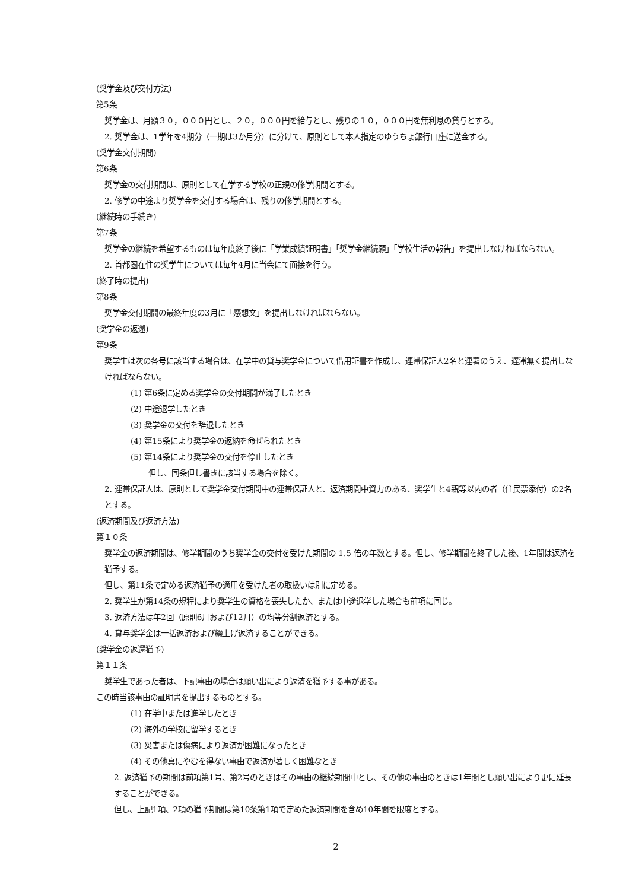(奨学金及び交付方法)
第5条
奨学金は、月額３０，０００円とし、２０，０００円を給与とし、残りの１０，０００円を無利息の貸与とする。
2. 奨学金は、1学年を4期分（一期は3か月分）に分けて、原則として本人指定のゆうちょ銀行口座に送金する。
(奨学金交付期間)
第6条
奨学金の交付期間は、原則として在学する学校の正規の修学期間とする。
2. 修学の中途より奨学金を交付する場合は、残りの修学期間とする。
(継続時の手続き)
第7条
奨学金の継続を希望するものは毎年度終了後に「学業成績証明書」「奨学金継続願」「学校生活の報告」を提出しなければならない。
2. 首都圏在住の奨学生については毎年4月に当会にて面接を行う。
(終了時の提出)
第8条
奨学金交付期間の最終年度の3月に「感想文」を提出しなければならない。
(奨学金の返還)
第9条
奨学生は次の各号に該当する場合は、在学中の貸与奨学金について借用証書を作成し、連帯保証人2名と連署のうえ、遅滞無く提出しなければならない。
(1) 第6条に定める奨学金の交付期間が満了したとき
(2) 中途退学したとき
(3) 奨学金の交付を辞退したとき
(4) 第15条により奨学金の返納を命ぜられたとき
(5) 第14条により奨学金の交付を停止したとき
但し、同条但し書きに該当する場合を除く。
2. 連帯保証人は、原則として奨学金交付期間中の連帯保証人と、返済期間中資力のある、奨学生と4親等以内の者（住民票添付）の2名とする。
(返済期間及び返済方法)
第１０条
奨学金の返済期間は、修学期間のうち奨学金の交付を受けた期間の 1.5 倍の年数とする。但し、修学期間を終了した後、1年間は返済を猶予する。
但し、第11条で定める返済猶予の適用を受けた者の取扱いは別に定める。
2. 奨学生が第14条の規程により奨学生の資格を喪失したか、または中途退学した場合も前項に同じ。
3. 返済方法は年2回（原則6月および12月）の均等分割返済とする。
4. 貸与奨学金は一括返済および繰上げ返済することができる。
(奨学金の返還猶予)
第１１条
奨学生であった者は、下記事由の場合は願い出により返済を猶予する事がある。
この時当該事由の証明書を提出するものとする。
(1) 在学中または進学したとき
(2) 海外の学校に留学するとき
(3) 災害または傷病により返済が困難になったとき
(4) その他真にやむを得ない事由で返済が著しく困難なとき
2. 返済猶予の期間は前項第1号、第2号のときはその事由の継続期間中とし、その他の事由のときは1年間とし願い出により更に延長することができる。
但し、上記1項、2項の猶予期間は第10条第1項で定めた返済期間を含め10年間を限度とする。
2